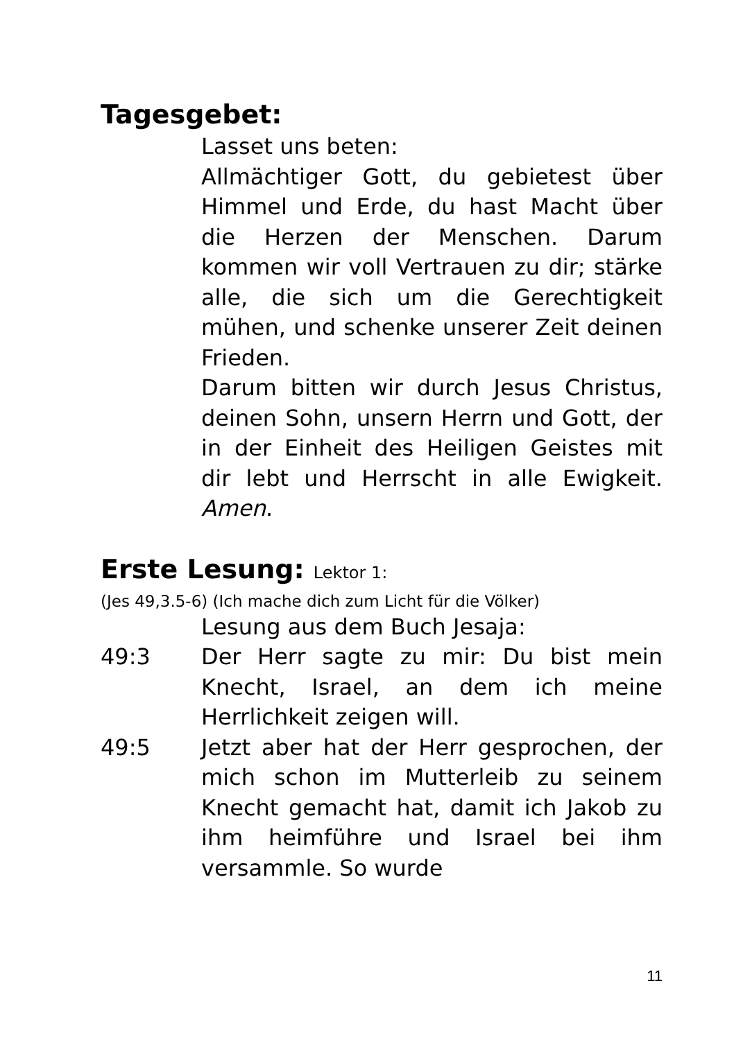Tagesgebet:
Lasset uns beten:
Allmächtiger Gott, du gebietest über Himmel und Erde, du hast Macht über die Herzen der Menschen. Darum kommen wir voll Vertrauen zu dir; stärke alle, die sich um die Gerechtigkeit mühen, und schenke unserer Zeit deinen Frieden.
Darum bitten wir durch Jesus Christus, deinen Sohn, unsern Herrn und Gott, der in der Einheit des Heiligen Geistes mit dir lebt und Herrscht in alle Ewigkeit. Amen.
Erste Lesung: Lektor 1:
(Jes 49,3.5-6) (Ich mache dich zum Licht für die Völker)
Lesung aus dem Buch Jesaja:
49:3 Der Herr sagte zu mir: Du bist mein Knecht, Israel, an dem ich meine Herrlichkeit zeigen will.
49:5 Jetzt aber hat der Herr gesprochen, der mich schon im Mutterleib zu seinem Knecht gemacht hat, damit ich Jakob zu ihm heimführe und Israel bei ihm versammle. So wurde
11